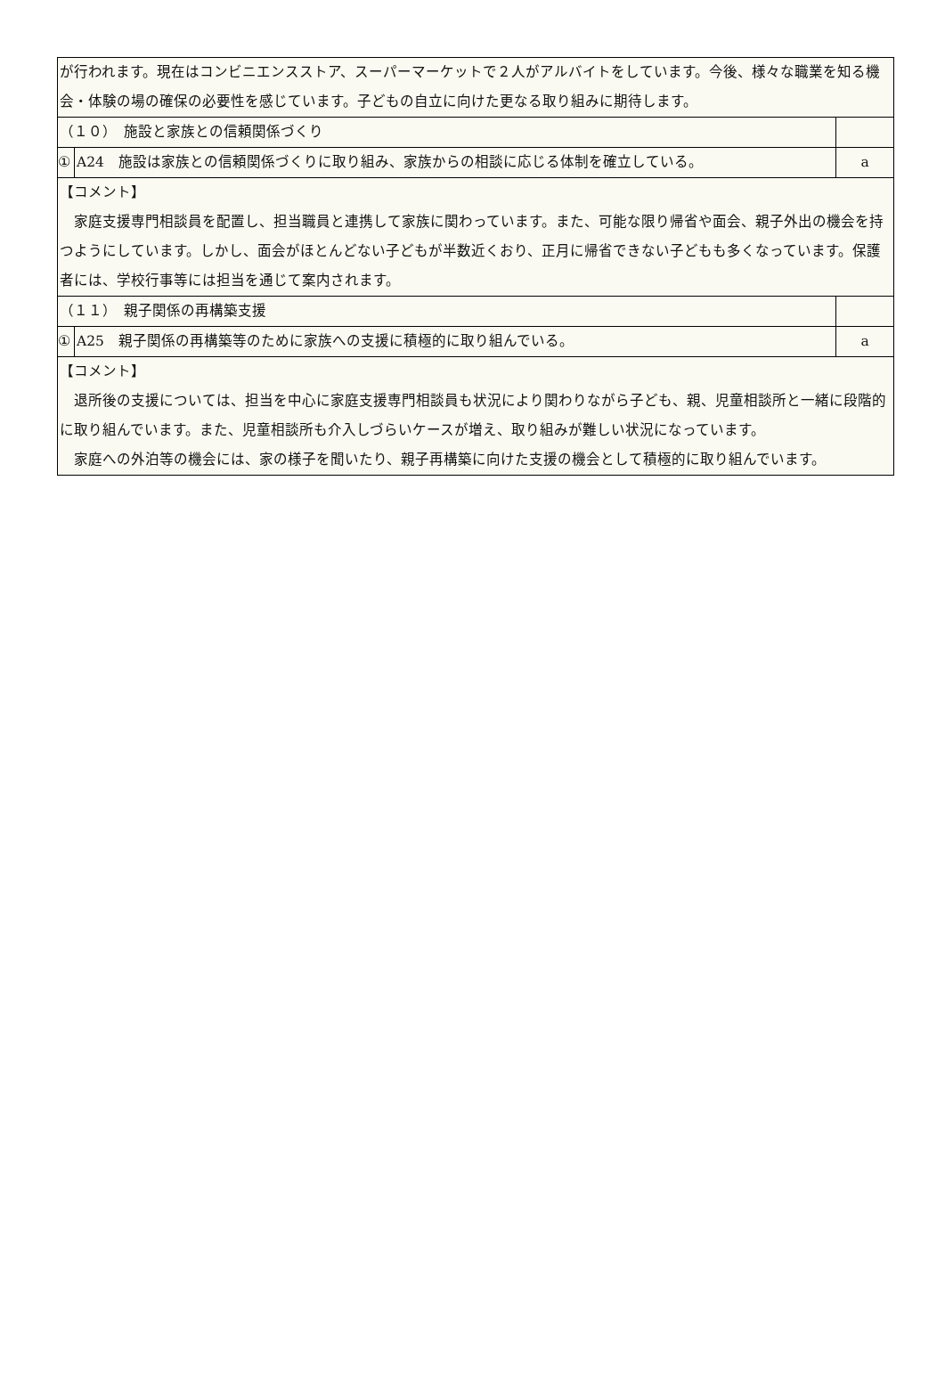| が行われます。現在はコンビニエンスストア、スーパーマーケットで２人がアルバイトをしています。今後、様々な職業を知る機会・体験の場の確保の必要性を感じています。子どもの自立に向けた更なる取り組みに期待します。 | | |
| （１０） 施設と家族との信頼関係づくり | | |
| ① | A24 施設は家族との信頼関係づくりに取り組み、家族からの相談に応じる体制を確立している。 | a |
| 【コメント】 家庭支援専門相談員を配置し、担当職員と連携して家族に関わっています。また、可能な限り帰省や面会、親子外出の機会を持つようにしています。しかし、面会がほとんどない子どもが半数近くおり、正月に帰省できない子どもも多くなっています。保護者には、学校行事等には担当を通じて案内されます。 | | |
| （１１） 親子関係の再構築支援 | | |
| ① | A25 親子関係の再構築等のために家族への支援に積極的に取り組んでいる。 | a |
| 【コメント】 退所後の支援については、担当を中心に家庭支援専門相談員も状況により関わりながら子ども、親、児童相談所と一緒に段階的に取り組んでいます。また、児童相談所も介入しづらいケースが増え、取り組みが難しい状況になっています。 家庭への外泊等の機会には、家の様子を聞いたり、親子再構築に向けた支援の機会として積極的に取り組んでいます。 | | |